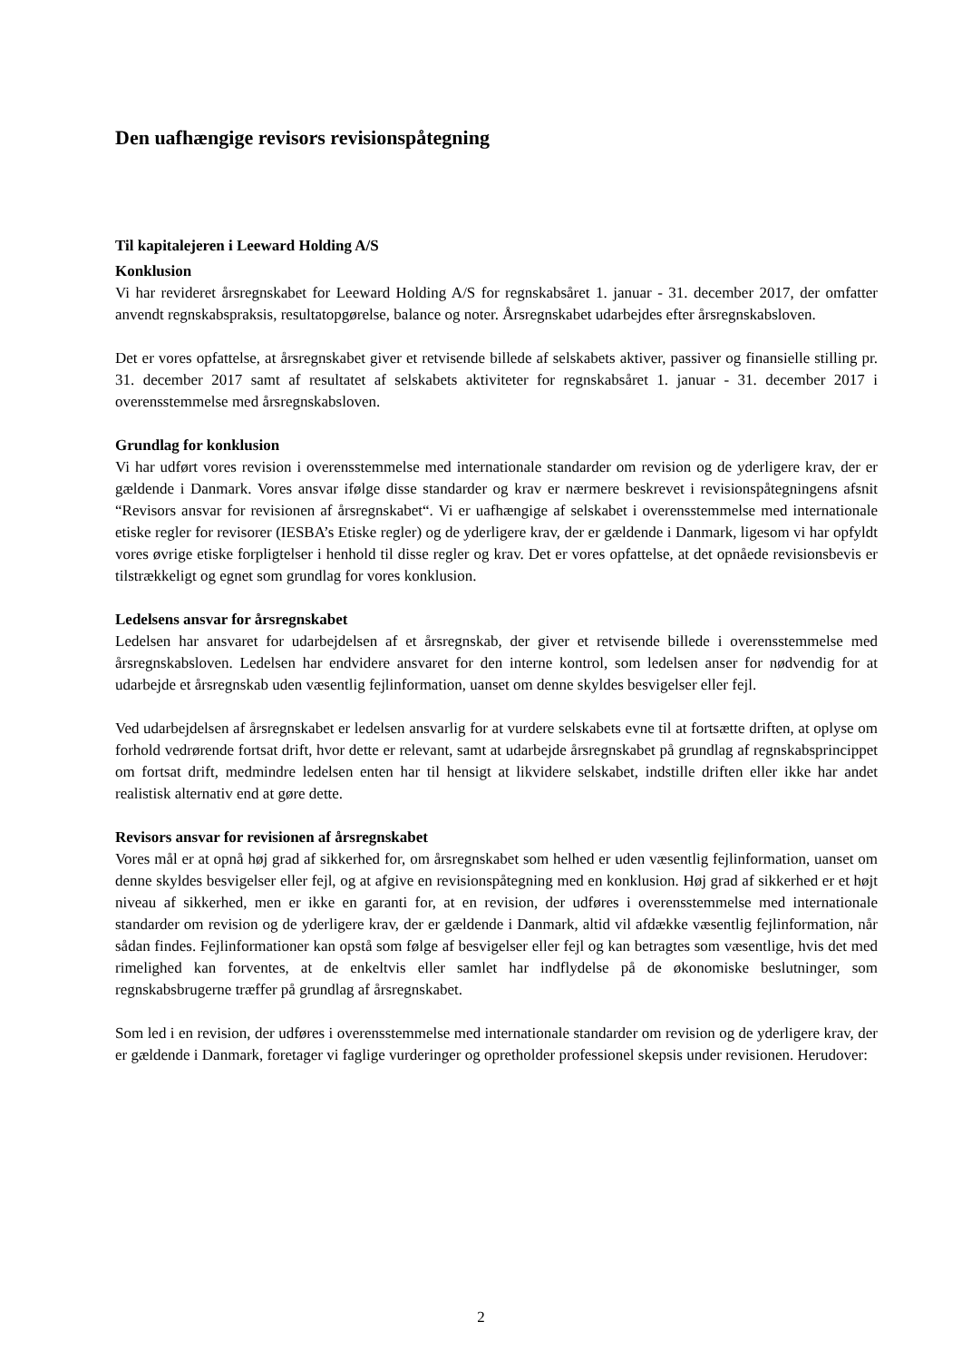Den uafhængige revisors revisionspåtegning
Til kapitalejeren i Leeward Holding A/S
Konklusion
Vi har revideret årsregnskabet for Leeward Holding A/S for regnskabsåret 1. januar - 31. december 2017, der omfatter anvendt regnskabspraksis, resultatopgørelse, balance og noter. Årsregnskabet udarbejdes efter årsregnskabsloven.
Det er vores opfattelse, at årsregnskabet giver et retvisende billede af selskabets aktiver, passiver og finansielle stilling pr. 31. december 2017 samt af resultatet af selskabets aktiviteter for regnskabsåret 1. januar - 31. december 2017 i overensstemmelse med årsregnskabsloven.
Grundlag for konklusion
Vi har udført vores revision i overensstemmelse med internationale standarder om revision og de yderligere krav, der er gældende i Danmark. Vores ansvar ifølge disse standarder og krav er nærmere beskrevet i revisionspåtegningens afsnit “Revisors ansvar for revisionen af årsregnskabet“. Vi er uafhængige af selskabet i overensstemmelse med internationale etiske regler for revisorer (IESBA’s Etiske regler) og de yderligere krav, der er gældende i Danmark, ligesom vi har opfyldt vores øvrige etiske forpligtelser i henhold til disse regler og krav. Det er vores opfattelse, at det opnåede revisionsbevis er tilstrækkeligt og egnet som grundlag for vores konklusion.
Ledelsens ansvar for årsregnskabet
Ledelsen har ansvaret for udarbejdelsen af et årsregnskab, der giver et retvisende billede i overensstemmelse med årsregnskabsloven. Ledelsen har endvidere ansvaret for den interne kontrol, som ledelsen anser for nødvendig for at udarbejde et årsregnskab uden væsentlig fejlinformation, uanset om denne skyldes besvigelser eller fejl.
Ved udarbejdelsen af årsregnskabet er ledelsen ansvarlig for at vurdere selskabets evne til at fortsætte driften, at oplyse om forhold vedrørende fortsat drift, hvor dette er relevant, samt at udarbejde årsregnskabet på grundlag af regnskabsprincippet om fortsat drift, medmindre ledelsen enten har til hensigt at likvidere selskabet, indstille driften eller ikke har andet realistisk alternativ end at gøre dette.
Revisors ansvar for revisionen af årsregnskabet
Vores mål er at opnå høj grad af sikkerhed for, om årsregnskabet som helhed er uden væsentlig fejlinformation, uanset om denne skyldes besvigelser eller fejl, og at afgive en revisionspåtegning med en konklusion. Høj grad af sikkerhed er et højt niveau af sikkerhed, men er ikke en garanti for, at en revision, der udføres i overensstemmelse med internationale standarder om revision og de yderligere krav, der er gældende i Danmark, altid vil afdække væsentlig fejlinformation, når sådan findes. Fejlinformationer kan opstå som følge af besvigelser eller fejl og kan betragtes som væsentlige, hvis det med rimelighed kan forventes, at de enkeltvis eller samlet har indflydelse på de økonomiske beslutninger, som regnskabsbrugerne træffer på grundlag af årsregnskabet.
Som led i en revision, der udføres i overensstemmelse med internationale standarder om revision og de yderligere krav, der er gældende i Danmark, foretager vi faglige vurderinger og opretholder professionel skepsis under revisionen. Herudover:
2